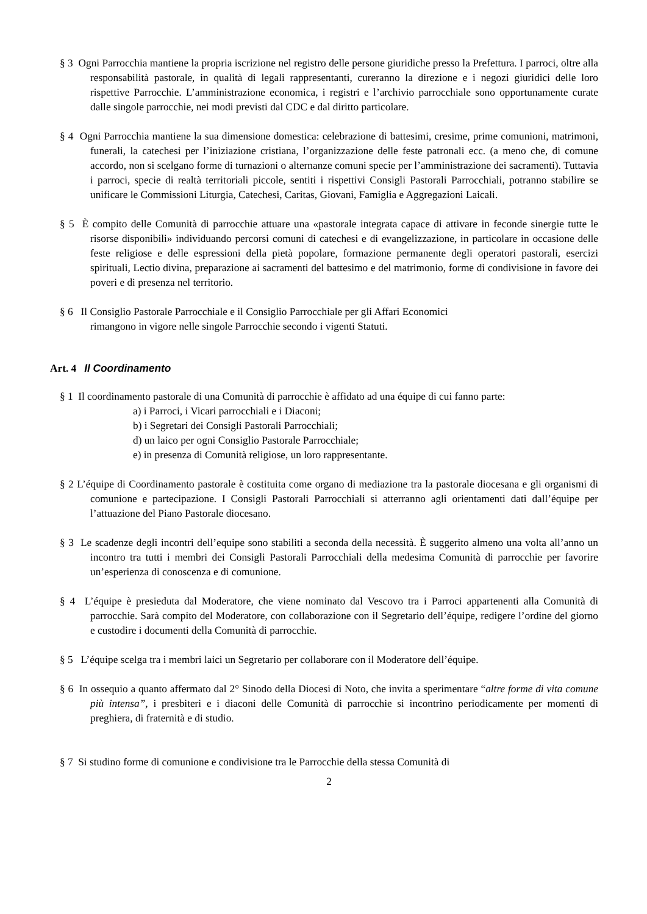§ 3 Ogni Parrocchia mantiene la propria iscrizione nel registro delle persone giuridiche presso la Prefettura. I parroci, oltre alla responsabilità pastorale, in qualità di legali rappresentanti, cureranno la direzione e i negozi giuridici delle loro rispettive Parrocchie. L’amministrazione economica, i registri e l’archivio parrocchiale sono opportunamente curate dalle singole parrocchie, nei modi previsti dal CDC e dal diritto particolare.
§ 4 Ogni Parrocchia mantiene la sua dimensione domestica: celebrazione di battesimi, cresime, prime comunioni, matrimoni, funerali, la catechesi per l’iniziazione cristiana, l’organizzazione delle feste patronali ecc. (a meno che, di comune accordo, non si scelgano forme di turnazioni o alternanze comuni specie per l’amministrazione dei sacramenti). Tuttavia i parroci, specie di realtà territoriali piccole, sentiti i rispettivi Consigli Pastorali Parrocchiali, potranno stabilire se unificare le Commissioni Liturgia, Catechesi, Caritas, Giovani, Famiglia e Aggregazioni Laicali.
§ 5 È compito delle Comunità di parrocchie attuare una «pastorale integrata capace di attivare in feconde sinergie tutte le risorse disponibili» individuando percorsi comuni di catechesi e di evangelizzazione, in particolare in occasione delle feste religiose e delle espressioni della pietà popolare, formazione permanente degli operatori pastorali, esercizi spirituali, Lectio divina, preparazione ai sacramenti del battesimo e del matrimonio, forme di condivisione in favore dei poveri e di presenza nel territorio.
§ 6 Il Consiglio Pastorale Parrocchiale e il Consiglio Parrocchiale per gli Affari Economici
rimangono in vigore nelle singole Parrocchie secondo i vigenti Statuti.
Art. 4 Il Coordinamento
§ 1 Il coordinamento pastorale di una Comunità di parrocchie è affidato ad una équipe di cui fanno parte:
a) i Parroci, i Vicari parrocchiali e i Diaconi;
b) i Segretari dei Consigli Pastorali Parrocchiali;
d) un laico per ogni Consiglio Pastorale Parrocchiale;
e) in presenza di Comunità religiose, un loro rappresentante.
§ 2 L’équipe di Coordinamento pastorale è costituita come organo di mediazione tra la pastorale diocesana e gli organismi di comunione e partecipazione. I Consigli Pastorali Parrocchiali si atterranno agli orientamenti dati dall’équipe per l’attuazione del Piano Pastorale diocesano.
§ 3 Le scadenze degli incontri dell’equipe sono stabiliti a seconda della necessità. È suggerito almeno una volta all’anno un incontro tra tutti i membri dei Consigli Pastorali Parrocchiali della medesima Comunità di parrocchie per favorire un’esperienza di conoscenza e di comunione.
§ 4 L’équipe è presieduta dal Moderatore, che viene nominato dal Vescovo tra i Parroci appartenenti alla Comunità di parrocchie. Sarà compito del Moderatore, con collaborazione con il Segretario dell’équipe, redigere l’ordine del giorno e custodire i documenti della Comunità di parrocchie.
§ 5 L’équipe scelga tra i membri laici un Segretario per collaborare con il Moderatore dell’équipe.
§ 6 In ossequio a quanto affermato dal 2° Sinodo della Diocesi di Noto, che invita a sperimentare “altre forme di vita comune più intensa”, i presbiteri e i diaconi delle Comunità di parrocchie si incontrino periodicamente per momenti di preghiera, di fraternità e di studio.
§ 7 Si studino forme di comunione e condivisione tra le Parrocchie della stessa Comunità di
2